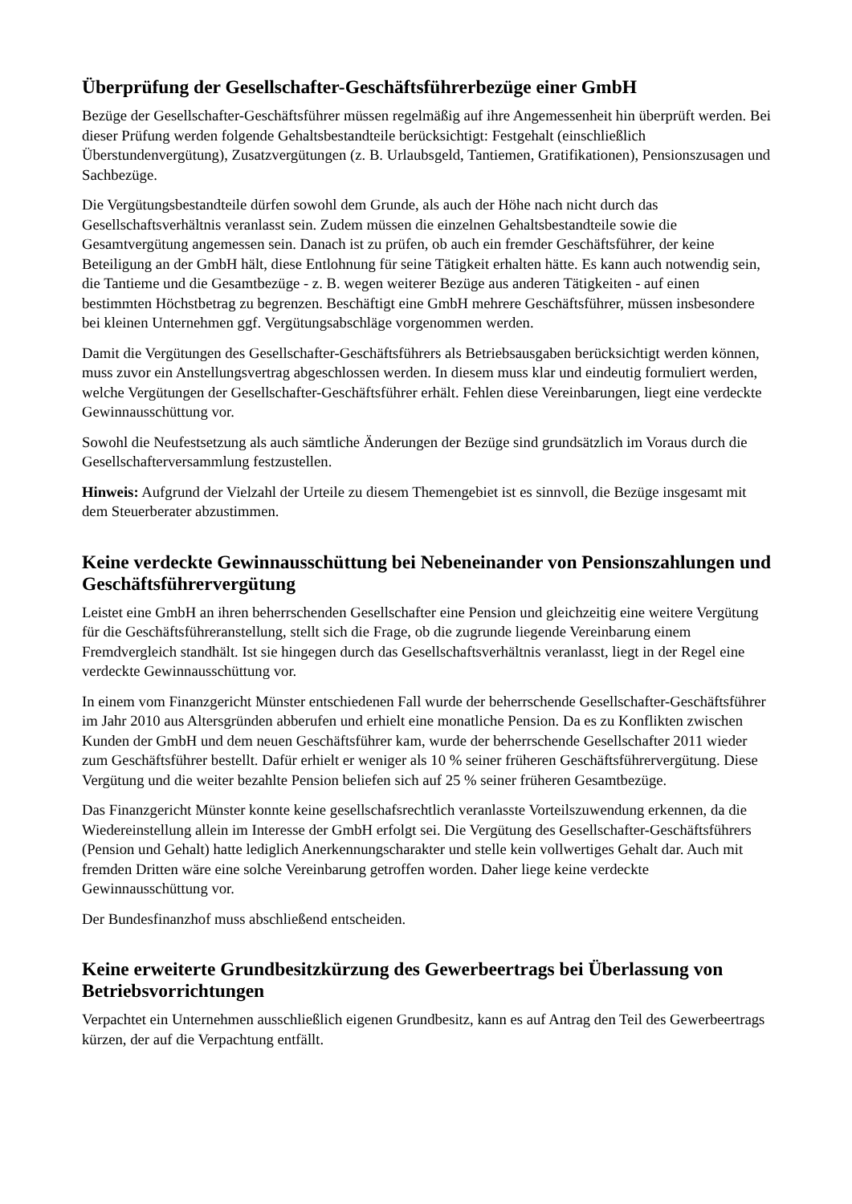Überprüfung der Gesellschafter-Geschäftsführerbezüge einer GmbH
Bezüge der Gesellschafter-Geschäftsführer müssen regelmäßig auf ihre Angemessenheit hin überprüft werden. Bei dieser Prüfung werden folgende Gehaltsbestandteile berücksichtigt: Festgehalt (einschließlich Überstundenvergütung), Zusatzvergütungen (z. B. Urlaubsgeld, Tantiemen, Gratifikationen), Pensionszusagen und Sachbezüge.
Die Vergütungsbestandteile dürfen sowohl dem Grunde, als auch der Höhe nach nicht durch das Gesellschaftsverhältnis veranlasst sein. Zudem müssen die einzelnen Gehaltsbestandteile sowie die Gesamtvergütung angemessen sein. Danach ist zu prüfen, ob auch ein fremder Geschäftsführer, der keine Beteiligung an der GmbH hält, diese Entlohnung für seine Tätigkeit erhalten hätte. Es kann auch notwendig sein, die Tantieme und die Gesamtbezüge - z. B. wegen weiterer Bezüge aus anderen Tätigkeiten - auf einen bestimmten Höchstbetrag zu begrenzen. Beschäftigt eine GmbH mehrere Geschäftsführer, müssen insbesondere bei kleinen Unternehmen ggf. Vergütungsabschläge vorgenommen werden.
Damit die Vergütungen des Gesellschafter-Geschäftsführers als Betriebsausgaben berücksichtigt werden können, muss zuvor ein Anstellungsvertrag abgeschlossen werden. In diesem muss klar und eindeutig formuliert werden, welche Vergütungen der Gesellschafter-Geschäftsführer erhält. Fehlen diese Vereinbarungen, liegt eine verdeckte Gewinnausschüttung vor.
Sowohl die Neufestsetzung als auch sämtliche Änderungen der Bezüge sind grundsätzlich im Voraus durch die Gesellschafterversammlung festzustellen.
Hinweis: Aufgrund der Vielzahl der Urteile zu diesem Themengebiet ist es sinnvoll, die Bezüge insgesamt mit dem Steuerberater abzustimmen.
Keine verdeckte Gewinnausschüttung bei Nebeneinander von Pensionszahlungen und Geschäftsführervergütung
Leistet eine GmbH an ihren beherrschenden Gesellschafter eine Pension und gleichzeitig eine weitere Vergütung für die Geschäftsführeranstellung, stellt sich die Frage, ob die zugrunde liegende Vereinbarung einem Fremdvergleich standhält. Ist sie hingegen durch das Gesellschaftsverhältnis veranlasst, liegt in der Regel eine verdeckte Gewinnausschüttung vor.
In einem vom Finanzgericht Münster entschiedenen Fall wurde der beherrschende Gesellschafter-Geschäftsführer im Jahr 2010 aus Altersgründen abberufen und erhielt eine monatliche Pension. Da es zu Konflikten zwischen Kunden der GmbH und dem neuen Geschäftsführer kam, wurde der beherrschende Gesellschafter 2011 wieder zum Geschäftsführer bestellt. Dafür erhielt er weniger als 10 % seiner früheren Geschäftsführervergütung. Diese Vergütung und die weiter bezahlte Pension beliefen sich auf 25 % seiner früheren Gesamtbezüge.
Das Finanzgericht Münster konnte keine gesellschafsrechtlich veranlasste Vorteilszuwendung erkennen, da die Wiedereinstellung allein im Interesse der GmbH erfolgt sei. Die Vergütung des Gesellschafter-Geschäftsführers (Pension und Gehalt) hatte lediglich Anerkennungscharakter und stelle kein vollwertiges Gehalt dar. Auch mit fremden Dritten wäre eine solche Vereinbarung getroffen worden. Daher liege keine verdeckte Gewinnausschüttung vor.
Der Bundesfinanzhof muss abschließend entscheiden.
Keine erweiterte Grundbesitzkürzung des Gewerbeertrags bei Überlassung von Betriebsvorrichtungen
Verpachtet ein Unternehmen ausschließlich eigenen Grundbesitz, kann es auf Antrag den Teil des Gewerbeertrags kürzen, der auf die Verpachtung entfällt.